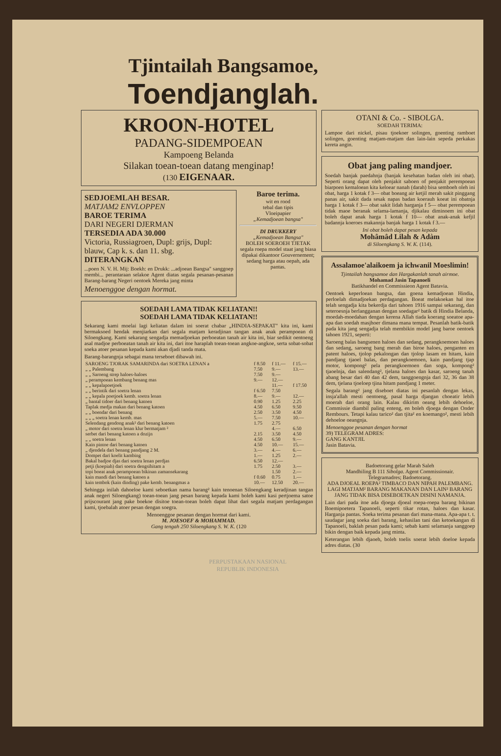Tjintailah Bangsamoe,
Toendjanglah.
KROON-HOTEL
PADANG-SIDEMPOEAN
Kampoeng Belanda
Silakan toean-toean datang menginap!
(130 EIGENAAR.
SEDJOEMLAH BESAR.
MATJAM2 ENVLOPPEN
BAROE TERIMA
DARI NEGERI DJERMAN
TERSEDIA ADA 30.000
Victoria, Russiagroen, Dupl: grijs, Dupl: blauw, Cap k. s. dan 11. sbg.
DITERANGKAN
...poen N. V. H. Mij: Boekh: en Drukk: ...adjoean Bangsa" sanggoep membi... perantaraan selakoe Agent diatas segala pesanan-pesanan Barang-barang Negeri oentoek Mereka jang minta
Menoenggoe dengan hormat.
Baroe terima.
wit en rood
tebal dan tipis
Vloeipapier
„Kemadjoean bangsa"
DI DRUKKERY
„Kemadjoean Bangsa"
BOLEH SOEROEH TJETAK
segala roepa model staat jang biasa dipakai dikantoor Gouvernement; sedang harga atau oepah, ada pantas.
SOEDAH LAMA TIDAK KELIATAN!!
SOEDAH LAMA TIDAK KELIATAN!!
Sekarang kami moelai lagi keliatan dalam ini soerat chabar „HINDIA-SEPAKAT" kita ini, kami bermaksoed hendak menjiarkan dari segala matjam keradjinan tangan anak anak perampoean di Siloengkang. Kami sekarang sengadja memadjoekan perboeatan tanah air kita ini, biar sedikit oentoeng asal madjoe perboeatan tanah air kita ini, dari itoe haraplah toean-toean angkoe-angkoe, serta sobat-sobat soeka atoer pesanan kepada kami akan djadi tanda mata.
Barang-barangnja sebagai mana terseboet dibawah ini.
| SAROENG TJORAK SAMARINDA dari SOETRA LENAN a | f 8.50 | f 11.— | f 15.— |
| „ „ Palembang | 7.50 | 9.— | 13.— |
| „ „ Saroeng strep haloes-haloes | 7.50 | 9.— | |
| „ perampoean kembang benang mas | 9.— | 12.— | |
| „ „ kepalapoetjoek | | 11.— | f 17.50 |
| „ „ berintik dari soetra lenan | f 6.50 | 7.50 | |
| „ „ kepala poetjoek kemb. soetra lenan | 8.— | 9.— | 12.— |
| „ bantal tidoer dari benang katoen | 0.90 | 1.25 | 2.25 |
| Taplak medja makan dari benang katoen | 4.50 | 6.50 | 9.50 |
| „ „ boendar dari benang | 2.50 | 3.50 | 4.50 |
| „ „ „ soetra lenan kemb. mas | 5.— | 7.50 | 10.— |
| Selendang gendong anak² dari benang katoen | 1.75 | 2.75 | |
| „ motor dari soetra lenan klur bermatjam ² | | 4.— | 6.50 |
| serbet dari benang katoen a dozijn | 2.15 | 3.50 | 4.50 |
| „ „ soetra lenan | 4.50 | 6.50 | 9.— |
| Kain pintoe dari benang katoen | 4.50 | 10.— | 15.— |
| „ djendela dari benang pandjang 2 M. | 3.— | 4.— | 6.— |
| Dompet dari koelit kambing | 1.— | 1.25 | 2.— |
| Bakal badjoe djas dari soetra lenan perdjas | 6.50 | 12.— | |
| petji (koepiah) dari soetra dengsihitam a | 1.75 | 2.50 | 3.— |
| topi boeat anak perampoean bikinan zamansekarang | | 1.50 | 2.— |
| kain mandi dari benang katoen a | f 0.60 | 0.75 | 1.— |
| kain tembok (kain dinding) pake kemb. benangmas a | 10.— | 12.50 | 20.— |
Sehingga inilah dahoeloe kami seboetkan nama barang² kain tenoenan Siloengkang keradjinan tangan anak negeri Siloengkang) toean-toean jang pesan barang kepada kami boleh kami kasi pertjoema satoe prijscourant jang pake boekoe disitoe toean-toean boleh dapat lihat dari segala matjam perdagangan kami, tjoebalah atoer pesan dengan soegra.
Menoenggoe pesanan dengan hormat dari kami.
M. JOESOEF & MOHAMMAD.
Gang tengah 250 Siloengkang S. W. K. (120
OTANI & Co. - SIBOLGA.
SOEDAH TERIMA:
Lampoe dari nickel, pisau tjoekoer solingen, goenting ramboet solingen, goenting matjam-matjam dan lain-lain sepeda perkakas kereta angin.
Obat jang paling mandjoer.
Soedah banjak paedahnja (banjak kesehatan badan oleh ini obat). Seperti orang dapat oleh penjakit saboen of penjakit perempoean biarpoen kemaloean kita keloear nanah (darah) bisa semboeh oleh ini obat, harga 1 kotak f 3— obat boeang air ketjil merah sakit pinggang panas air, sakit dada sesak napas badan koerauh koeat ini obatnja harga 1 kotak f 3— obat sakit lidah harganja f 5— obat perempoean tidak maoe beranak selama-lamanja, djikalau diminoem ini obat boleh dapat anak harga 1 kotak f 10— obat anak-anak kefjil badannja koeroes makannja banjak harga 1 kotak f 3.—
Ini obat boleh dapat pesan kepada
Mohâmâd Lilah & Adàm
di Siloengkang S. W. K. (114).
Assalamoe'alaikoem ja ichwanil Moeslimin!
Tjintailah bangsamoe dan Hargakanlah tanah airmoe.
Mohamad Jasin Tapanoeli
Batikhandel en Commissieon Agent Batavia.
Oentoek keperloean bangsa, dan goena kemadjoean Hindia, perloelah dimadjoekan perdagangan. Boeat melakoekan hal itoe telah sengadja kita bekerdja dari tahoen 1916 sampai sekarang, dan seteroesnja berlangganan dengan soedagar² batik di Hindia Belanda, moedah-moedahan dengan kerena Allah tiada koerang soeatoe apa-apa dan soedah masjhoer dimana mana tempat. Pesanlah batik-batik pada kita jang sengadja telah membikin model jang baroe oentoek tahoen 1921, seperti:
Saroeng balas bangsenen haloes dan sedang, perangkoemoen haloes dan sedang, saroeng bang merah dan biroe haloes, penganten en patent haloes, tjolop pekalongan dan tjolop lasam en hitam, kain pandjang tjaoel balas, dan perangkoemoen, kain pandjang tjap motor, kompong² pela perangkoemoen dan soga, kompong² tjaoelnja, dan salendang², tjelana haloes dan kasar, saroeng tanah abang besar dari 40 dan 42 dem, tanggoengnja dari 32, 36 dan 38 dem, tjelana tjoeloep tjina hitam pandjang 1 meter.
Segala barang² jang diseboet diatas ini pesanlah dengan lekas, insja'allah mesti oentoeng, pasal harga djangan choeatir lebih moerah dari orang lain. Kalau dikirim oeang lebih dehoeloe, Commissie diambil paling enteng, en boleh djoega dengan Onder Rembours. Tetapi kalau tarico² dan tjita² en koemango², mesti lebih dehoeloe oeangnja.
Menoenggoe pesanan dengan hormat
39) TELEGRAM ADRES:
GANG KANTJIL
Jasin Batavia.
Badoetorang gelar Marah Saleh
Mandhiling B 111 Sibolga. Agent Commissionair.
Telegramadres; Badoetorang.
ADA DJOEAL ROEPA² TIMBACO DAN NIPAH PALEMBANG.
LAGI MATJAM² BARANG MAKANAN DAN LAIN² BARANG JANG TIDAK BISA DISEBOETKAN DISINI NAMANJA.
Lain dari pada itoe ada djoega djoeal roepa-roepa barang bikinan Boemipoetera Tapanoeli, seperti tikar rotan, haloes dan kasar. Harganja pantas. Soeka terima pesanan dari mana-mana. Apa-apa t. t. saudagar jang soeka dari barang₂ kehasilan tani dan ketoekangan di Tapanoeli, baklah pesan pada kami; sebab kami selamanja sanggoep bikin dengan baik kepada jang minta.
Keterangan lebih djaoeh, boleh toelis soerat lebih doeloe kepada adres diatas. (30
PERPUSTAKAAN NASIONAL
REPUBLIK INDONESIA